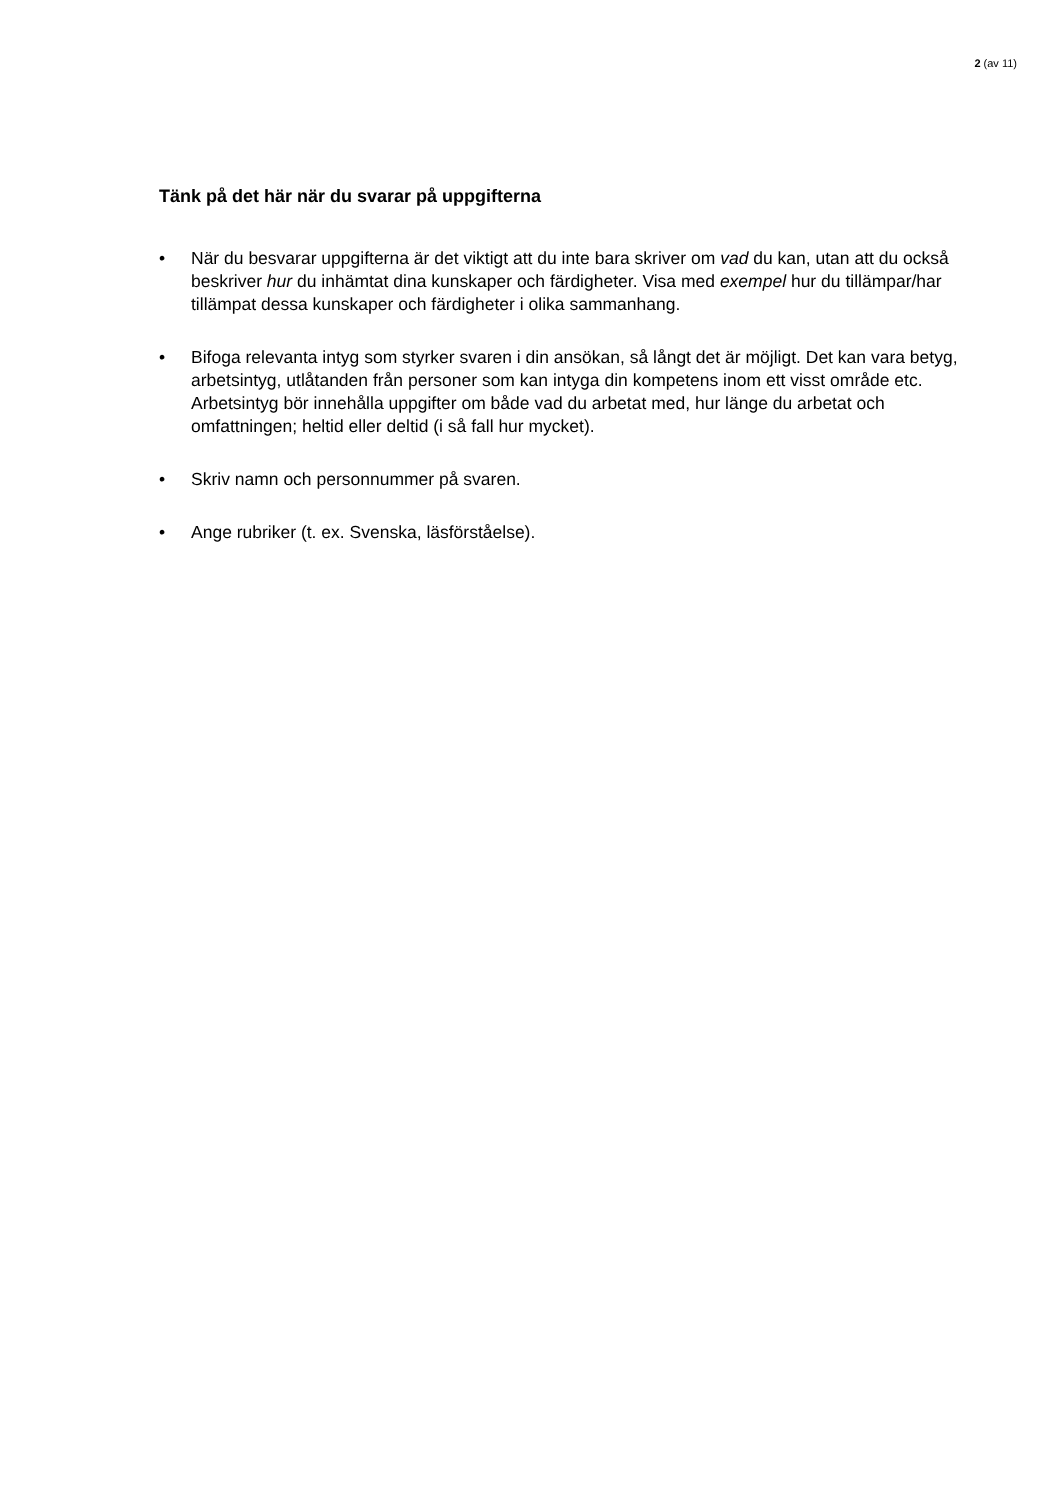2 (av 11)
Tänk på det här när du svarar på uppgifterna
• När du besvarar uppgifterna är det viktigt att du inte bara skriver om vad du kan, utan att du också beskriver hur du inhämtat dina kunskaper och färdigheter. Visa med exempel hur du tillämpar/har tillämpat dessa kunskaper och färdigheter i olika sammanhang.
• Bifoga relevanta intyg som styrker svaren i din ansökan, så långt det är möjligt. Det kan vara betyg, arbetsintyg, utlåtanden från personer som kan intyga din kompetens inom ett visst område etc. Arbetsintyg bör innehålla uppgifter om både vad du arbetat med, hur länge du arbetat och omfattningen; heltid eller deltid (i så fall hur mycket).
• Skriv namn och personnummer på svaren.
• Ange rubriker (t. ex. Svenska, läsförståelse).